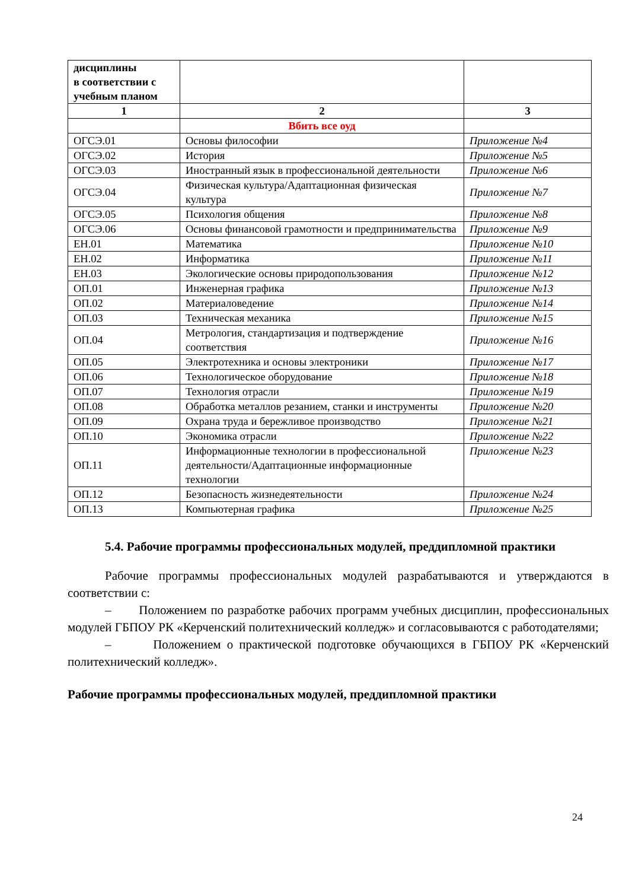| дисциплины в соответствии с учебным планом | | |
| 1 | 2 | 3 |
| | Вбить все оуд | |
| ОГСЭ.01 | Основы философии | Приложение №4 |
| ОГСЭ.02 | История | Приложение №5 |
| ОГСЭ.03 | Иностранный язык в профессиональной деятельности | Приложение №6 |
| ОГСЭ.04 | Физическая культура/Адаптационная физическая культура | Приложение №7 |
| ОГСЭ.05 | Психология общения | Приложение №8 |
| ОГСЭ.06 | Основы финансовой грамотности и предпринимательства | Приложение №9 |
| ЕН.01 | Математика | Приложение №10 |
| ЕН.02 | Информатика | Приложение №11 |
| ЕН.03 | Экологические основы природопользования | Приложение №12 |
| ОП.01 | Инженерная графика | Приложение №13 |
| ОП.02 | Материаловедение | Приложение №14 |
| ОП.03 | Техническая механика | Приложение №15 |
| ОП.04 | Метрология, стандартизация и подтверждение соответствия | Приложение №16 |
| ОП.05 | Электротехника и основы электроники | Приложение №17 |
| ОП.06 | Технологическое оборудование | Приложение №18 |
| ОП.07 | Технология отрасли | Приложение №19 |
| ОП.08 | Обработка металлов резанием, станки и инструменты | Приложение №20 |
| ОП.09 | Охрана труда и бережливое производство | Приложение №21 |
| ОП.10 | Экономика отрасли | Приложение №22 |
| ОП.11 | Информационные технологии в профессиональной деятельности/Адаптационные информационные технологии | Приложение №23 |
| ОП.12 | Безопасность жизнедеятельности | Приложение №24 |
| ОП.13 | Компьютерная графика | Приложение №25 |
5.4. Рабочие программы профессиональных модулей, преддипломной практики
Рабочие программы профессиональных модулей разрабатываются и утверждаются в соответствии с:
– Положением по разработке рабочих программ учебных дисциплин, профессиональных модулей ГБПОУ РК «Керченский политехнический колледж» и согласовываются с работодателями;
– Положением о практической подготовке обучающихся в ГБПОУ РК «Керченский политехнический колледж».
Рабочие программы профессиональных модулей, преддипломной практики
24